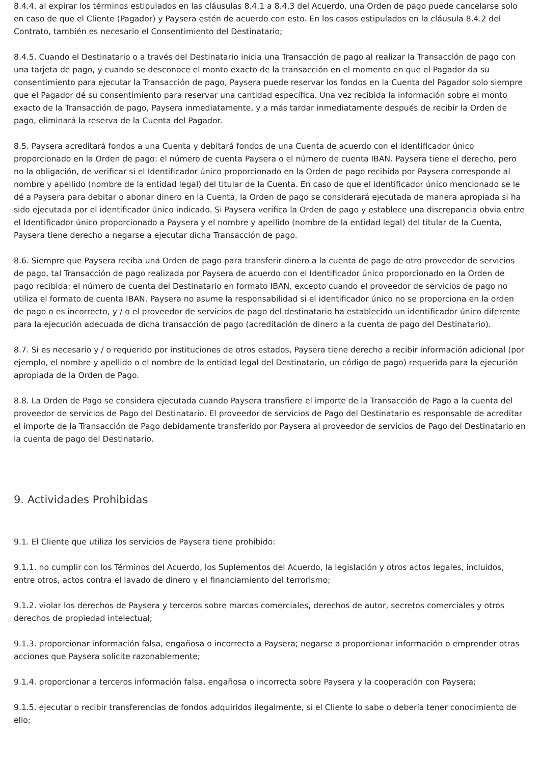8.4.4. al expirar los términos estipulados en las cláusulas 8.4.1 a 8.4.3 del Acuerdo, una Orden de pago puede cancelarse solo en caso de que el Cliente (Pagador) y Paysera estén de acuerdo con esto. En los casos estipulados en la cláusula 8.4.2 del Contrato, también es necesario el Consentimiento del Destinatario;
8.4.5. Cuando el Destinatario o a través del Destinatario inicia una Transacción de pago al realizar la Transacción de pago con una tarjeta de pago, y cuando se desconoce el monto exacto de la transacción en el momento en que el Pagador da su consentimiento para ejecutar la Transacción de pago, Paysera puede reservar los fondos en la Cuenta del Pagador solo siempre que el Pagador dé su consentimiento para reservar una cantidad específica. Una vez recibida la información sobre el monto exacto de la Transacción de pago, Paysera inmediatamente, y a más tardar inmediatamente después de recibir la Orden de pago, eliminará la reserva de la Cuenta del Pagador.
8.5. Paysera acreditará fondos a una Cuenta y debitará fondos de una Cuenta de acuerdo con el identificador único proporcionado en la Orden de pago: el número de cuenta Paysera o el número de cuenta IBAN. Paysera tiene el derecho, pero no la obligación, de verificar si el Identificador único proporcionado en la Orden de pago recibida por Paysera corresponde al nombre y apellido (nombre de la entidad legal) del titular de la Cuenta. En caso de que el identificador único mencionado se le dé a Paysera para debitar o abonar dinero en la Cuenta, la Orden de pago se considerará ejecutada de manera apropiada si ha sido ejecutada por el identificador único indicado. Si Paysera verifica la Orden de pago y establece una discrepancia obvia entre el Identificador único proporcionado a Paysera y el nombre y apellido (nombre de la entidad legal) del titular de la Cuenta, Paysera tiene derecho a negarse a ejecutar dicha Transacción de pago.
8.6. Siempre que Paysera reciba una Orden de pago para transferir dinero a la cuenta de pago de otro proveedor de servicios de pago, tal Transacción de pago realizada por Paysera de acuerdo con el Identificador único proporcionado en la Orden de pago recibida: el número de cuenta del Destinatario en formato IBAN, excepto cuando el proveedor de servicios de pago no utiliza el formato de cuenta IBAN. Paysera no asume la responsabilidad si el identificador único no se proporciona en la orden de pago o es incorrecto, y / o el proveedor de servicios de pago del destinatario ha establecido un identificador único diferente para la ejecución adecuada de dicha transacción de pago (acreditación de dinero a la cuenta de pago del Destinatario).
8.7. Si es necesario y / o requerido por instituciones de otros estados, Paysera tiene derecho a recibir información adicional (por ejemplo, el nombre y apellido o el nombre de la entidad legal del Destinatario, un código de pago) requerida para la ejecución apropiada de la Orden de Pago.
8.8. La Orden de Pago se considera ejecutada cuando Paysera transfiere el importe de la Transacción de Pago a la cuenta del proveedor de servicios de Pago del Destinatario. El proveedor de servicios de Pago del Destinatario es responsable de acreditar el importe de la Transacción de Pago debidamente transferido por Paysera al proveedor de servicios de Pago del Destinatario en la cuenta de pago del Destinatario.
9. Actividades Prohibidas
9.1. El Cliente que utiliza los servicios de Paysera tiene prohibido:
9.1.1. no cumplir con los Términos del Acuerdo, los Suplementos del Acuerdo, la legislación y otros actos legales, incluidos, entre otros, actos contra el lavado de dinero y el financiamiento del terrorismo;
9.1.2. violar los derechos de Paysera y terceros sobre marcas comerciales, derechos de autor, secretos comerciales y otros derechos de propiedad intelectual;
9.1.3. proporcionar información falsa, engañosa o incorrecta a Paysera; negarse a proporcionar información o emprender otras acciones que Paysera solicite razonablemente;
9.1.4. proporcionar a terceros información falsa, engañosa o incorrecta sobre Paysera y la cooperación con Paysera;
9.1.5. ejecutar o recibir transferencias de fondos adquiridos ilegalmente, si el Cliente lo sabe o debería tener conocimiento de ello;